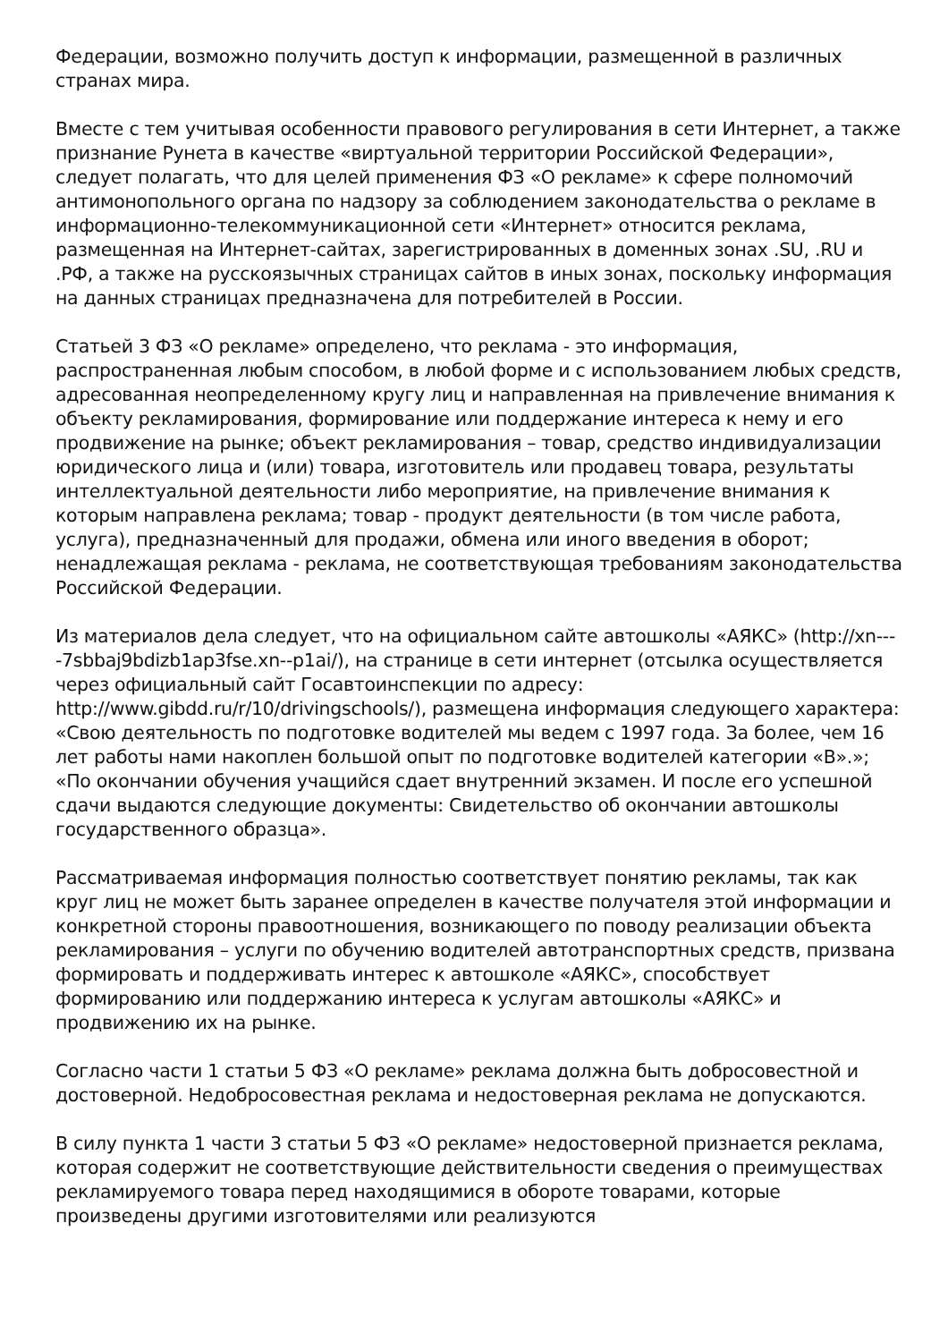Федерации, возможно получить доступ к информации, размещенной в различных странах мира.
Вместе с тем учитывая особенности правового регулирования в сети Интернет, а также признание Рунета в качестве «виртуальной территории Российской Федерации», следует полагать, что для целей применения ФЗ «О рекламе» к сфере полномочий антимонопольного органа по надзору за соблюдением законодательства о рекламе в информационно-телекоммуникационной сети «Интернет» относится реклама, размещенная на Интернет-сайтах, зарегистрированных в доменных зонах .SU, .RU и .РФ, а также на русскоязычных страницах сайтов в иных зонах, поскольку информация на данных страницах предназначена для потребителей в России.
Статьей 3 ФЗ «О рекламе» определено, что реклама - это информация, распространенная любым способом, в любой форме и с использованием любых средств, адресованная неопределенному кругу лиц и направленная на привлечение внимания к объекту рекламирования, формирование или поддержание интереса к нему и его продвижение на рынке; объект рекламирования – товар, средство индивидуализации юридического лица и (или) товара, изготовитель или продавец товара, результаты интеллектуальной деятельности либо мероприятие, на привлечение внимания к которым направлена реклама; товар - продукт деятельности (в том числе работа, услуга), предназначенный для продажи, обмена или иного введения в оборот; ненадлежащая реклама - реклама, не соответствующая требованиям законодательства Российской Федерации.
Из материалов дела следует, что на официальном сайте автошколы «АЯКС» (http://xn----7sbbaj9bdizb1ap3fse.xn--p1ai/), на странице в сети интернет (отсылка осуществляется через официальный сайт Госавтоинспекции по адресу: http://www.gibdd.ru/r/10/drivingschools/), размещена информация следующего характера: «Свою деятельность по подготовке водителей мы ведем с 1997 года. За более, чем 16 лет работы нами накоплен большой опыт по подготовке водителей категории «В».»; «По окончании обучения учащийся сдает внутренний экзамен. И после его успешной сдачи выдаются следующие документы: Свидетельство об окончании автошколы государственного образца».
Рассматриваемая информация полностью соответствует понятию рекламы, так как круг лиц не может быть заранее определен в качестве получателя этой информации и конкретной стороны правоотношения, возникающего по поводу реализации объекта рекламирования – услуги по обучению водителей автотранспортных средств, призвана формировать и поддерживать интерес к автошколе «АЯКС», способствует формированию или поддержанию интереса к услугам автошколы «АЯКС» и продвижению их на рынке.
Согласно части 1 статьи 5 ФЗ «О рекламе» реклама должна быть добросовестной и достоверной. Недобросовестная реклама и недостоверная реклама не допускаются.
В силу пункта 1 части 3 статьи 5 ФЗ «О рекламе» недостоверной признается реклама, которая содержит не соответствующие действительности сведения о преимуществах рекламируемого товара перед находящимися в обороте товарами, которые произведены другими изготовителями или реализуются